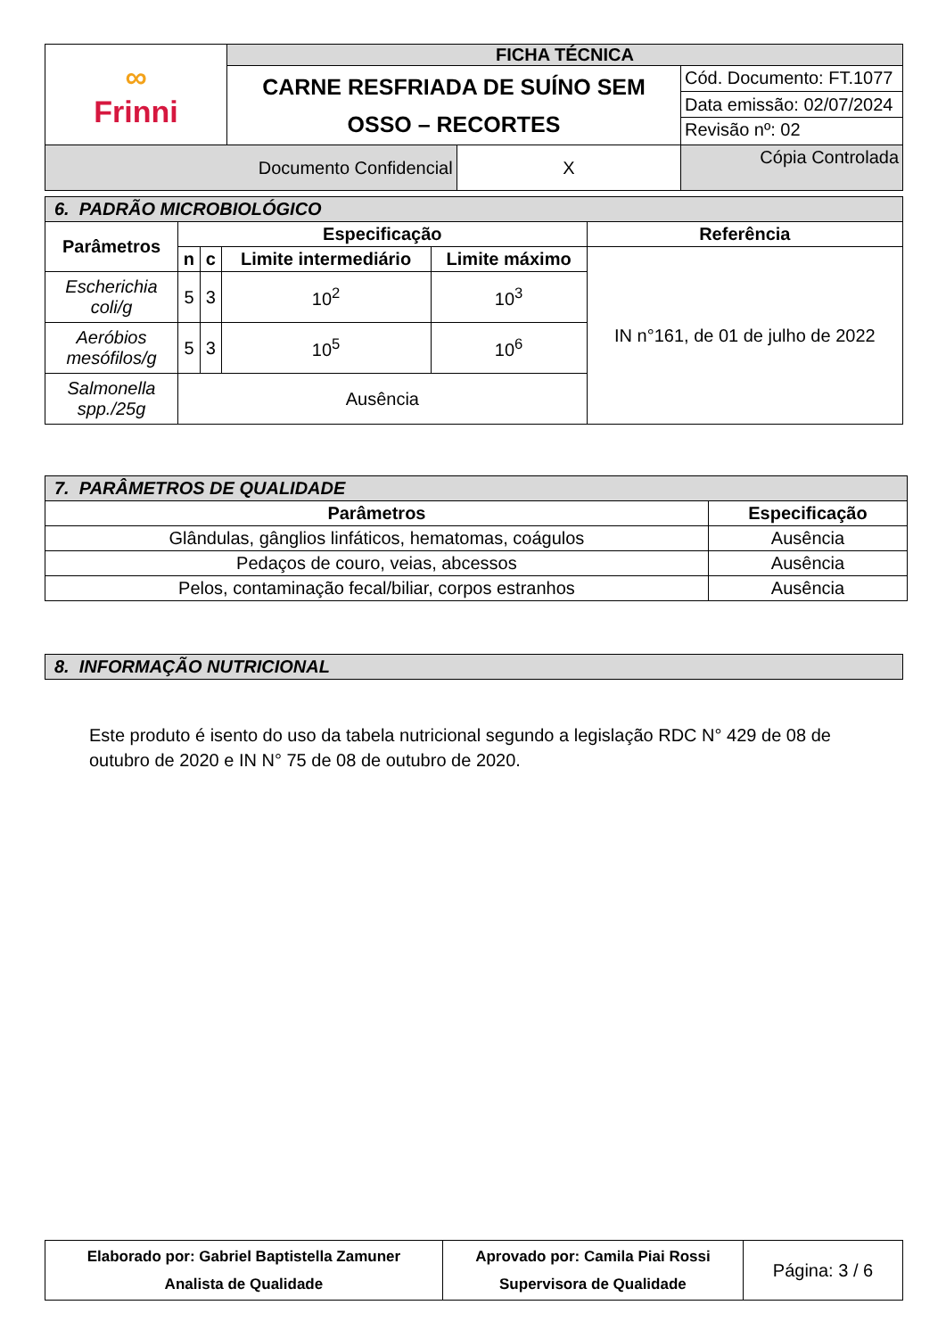| ∞ Frinni | FICHA TÉCNICA | | |
| | CARNE RESFRIADA DE SUÍNO SEM OSSO – RECORTES | | Cód. Documento: FT.1077 |
| | | | Data emissão: 02/07/2024 Revisão nº: 02 |
| Documento Confidencial | | X | Cópia Controlada |
| 6. PADRÃO MICROBIOLÓGICO | | | | | |
| Parâmetros | Especificação | | | | Referência |
| | n | c | Limite intermediário | Limite máximo | IN n°161, de 01 de julho de 2022 |
| Escherichia coli/g | 5 | 3 | 10<sup>2</sup> | 10<sup>3</sup> | |
| Aeróbios mesófilos/g | 5 | 3 | 10<sup>5</sup> | 10<sup>6</sup> | |
| Salmonella spp./25g | Ausência | | | | |
| 7. PARÂMETROS DE QUALIDADE | |
| Parâmetros | Especificação |
| Glândulas, gânglios linfáticos, hematomas, coágulos | Ausência |
| Pedaços de couro, veias, abcessos | Ausência |
| Pelos, contaminação fecal/biliar, corpos estranhos | Ausência |
| 8. INFORMAÇÃO NUTRICIONAL |
Este produto é isento do uso da tabela nutricional segundo a legislação RDC N° 429 de 08 de outubro de 2020 e IN N° 75 de 08 de outubro de 2020.
| Elaborado por: Gabriel Baptistella Zamuner Analista de Qualidade | Aprovado por: Camila Piai Rossi Supervisora de Qualidade | Página: 3 / 6 |